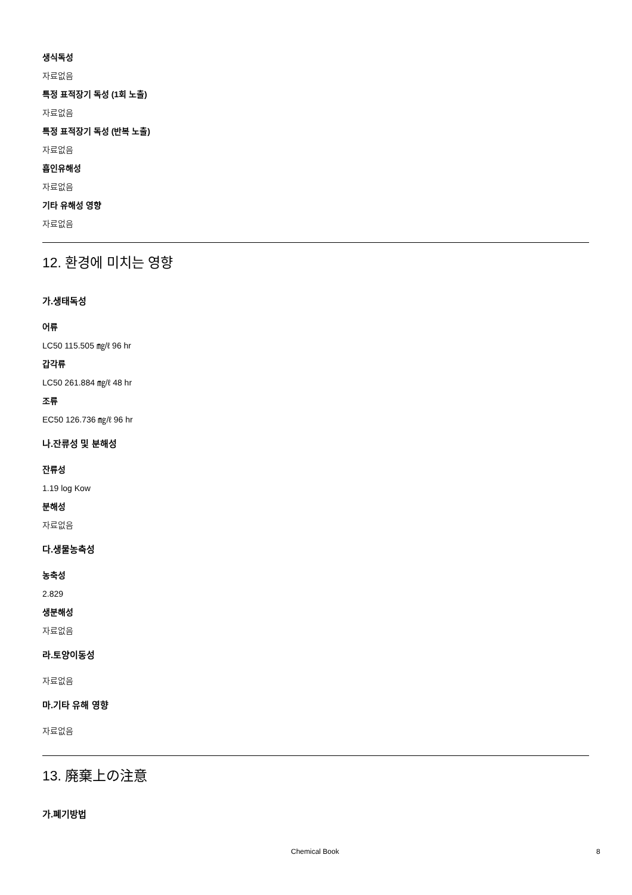생식독성
자료없음
특정 표적장기 독성 (1회 노출)
자료없음
특정 표적장기 독성 (반복 노출)
자료없음
흡인유해성
자료없음
기타 유해성 영향
자료없음
12. 환경에 미치는 영향
가.생태독성
어류
LC50 115.505 ㎎/ℓ 96 hr
갑각류
LC50 261.884 ㎎/ℓ 48 hr
조류
EC50 126.736 ㎎/ℓ 96 hr
나.잔류성 및 분해성
잔류성
1.19 log Kow
분해성
자료없음
다.생물농축성
농축성
2.829
생분해성
자료없음
라.토양이동성
자료없음
마.기타 유해 영향
자료없음
13. 廃棄上の注意
가.폐기방법
Chemical Book 8